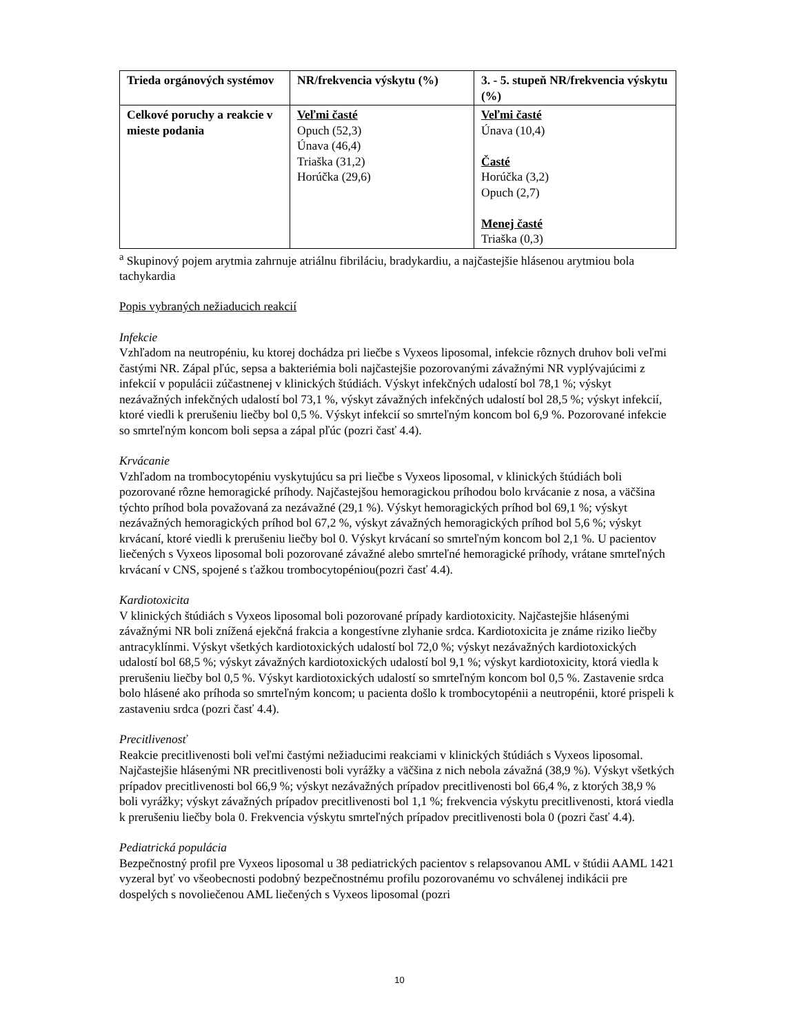| Trieda orgánových systémov | NR/frekvencia výskytu (%) | 3. - 5. stupeň NR/frekvencia výskytu (%) |
| --- | --- | --- |
| Celkové poruchy a reakcie v mieste podania | Veľmi časté Opuch (52,3) Únava (46,4) Triaška (31,2) Horúčka (29,6) | Veľmi časté Únava (10,4) Časté Horúčka (3,2) Opuch (2,7) Menej časté Triaška (0,3) |
<sup>a</sup> Skupinový pojem arytmia zahrnuje atriálnu fibriláciu, bradykardiu, a najčastejšie hlásenou arytmiou bola tachykardia
Popis vybraných nežiaducich reakcií
Infekcie
Vzhľadom na neutropéniu, ku ktorej dochádza pri liečbe s Vyxeos liposomal, infekcie rôznych druhov boli veľmi častými NR. Zápal pľúc, sepsa a bakteriémia boli najčastejšie pozorovanými závažnými NR vyplývajúcimi z infekcií v populácii zúčastnenej v klinických štúdiách. Výskyt infekčných udalostí bol 78,1 %; výskyt nezávažných infekčných udalostí bol 73,1 %, výskyt závažných infekčných udalostí bol 28,5 %; výskyt infekcií, ktoré viedli k prerušeniu liečby bol 0,5 %. Výskyt infekcií so smrteľným koncom bol 6,9 %. Pozorované infekcie so smrteľným koncom boli sepsa a zápal pľúc (pozri časť 4.4).
Krvácanie
Vzhľadom na trombocytopéniu vyskytujúcu sa pri liečbe s Vyxeos liposomal, v klinických štúdiách boli pozorované rôzne hemoragické príhody. Najčastejšou hemoragickou príhodou bolo krvácanie z nosa, a väčšina týchto príhod bola považovaná za nezávažné (29,1 %). Výskyt hemoragických príhod bol 69,1 %; výskyt nezávažných hemoragických príhod bol 67,2 %, výskyt závažných hemoragických príhod bol 5,6 %; výskyt krvácaní, ktoré viedli k prerušeniu liečby bol 0. Výskyt krvácaní so smrteľným koncom bol 2,1 %. U pacientov liečených s Vyxeos liposomal boli pozorované závažné alebo smrteľné hemoragické príhody, vrátane smrteľných krvácaní v CNS, spojené s ťažkou trombocytopéniou(pozri časť 4.4).
Kardiotoxicita
V klinických štúdiách s Vyxeos liposomal boli pozorované prípady kardiotoxicity. Najčastejšie hlásenými závažnými NR boli znížená ejekčná frakcia a kongestívne zlyhanie srdca. Kardiotoxicita je známe riziko liečby antracyklínmi. Výskyt všetkých kardiotoxických udalostí bol 72,0 %; výskyt nezávažných kardiotoxických udalostí bol 68,5 %; výskyt závažných kardiotoxických udalostí bol 9,1 %; výskyt kardiotoxicity, ktorá viedla k prerušeniu liečby bol 0,5 %. Výskyt kardiotoxických udalostí so smrteľným koncom bol 0,5 %. Zastavenie srdca bolo hlásené ako príhoda so smrteľným koncom; u pacienta došlo k trombocytopénii a neutropénii, ktoré prispeli k zastaveniu srdca (pozri časť 4.4).
Precitlivenosť
Reakcie precitlivenosti boli veľmi častými nežiaducimi reakciami v klinických štúdiách s Vyxeos liposomal. Najčastejšie hlásenými NR precitlivenosti boli vyrážky a väčšina z nich nebola závažná (38,9 %). Výskyt všetkých prípadov precitlivenosti bol 66,9 %; výskyt nezávažných prípadov precitlivenosti bol 66,4 %, z ktorých 38,9 % boli vyrážky; výskyt závažných prípadov precitlivenosti bol 1,1 %; frekvencia výskytu precitlivenosti, ktorá viedla k prerušeniu liečby bola 0. Frekvencia výskytu smrteľných prípadov precitlivenosti bola 0 (pozri časť 4.4).
Pediatrická populácia
Bezpečnostný profil pre Vyxeos liposomal u 38 pediatrických pacientov s relapsovanou AML v štúdii AAML 1421 vyzeral byť vo všeobecnosti podobný bezpečnostnému profilu pozorovanému vo schválenej indikácii pre dospelých s novoliečenou AML liečených s Vyxeos liposomal (pozri
10